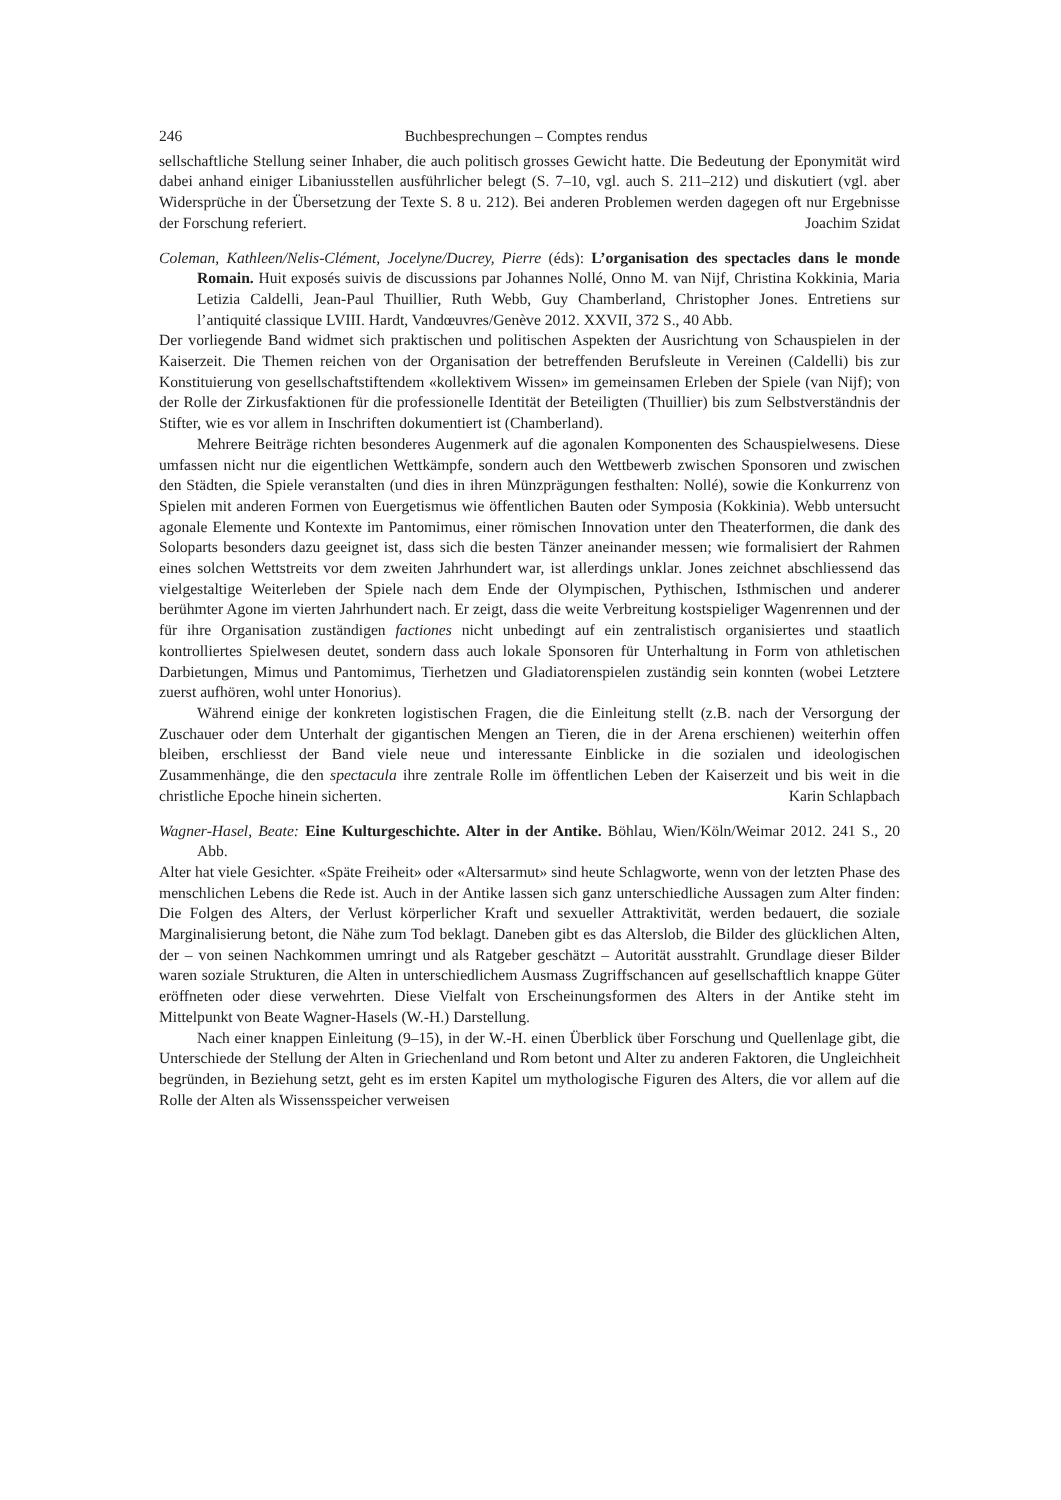246 Buchbesprechungen – Comptes rendus
sellschaftliche Stellung seiner Inhaber, die auch politisch grosses Gewicht hatte. Die Bedeutung der Eponymität wird dabei anhand einiger Libaniusstellen ausführlicher belegt (S. 7–10, vgl. auch S. 211–212) und diskutiert (vgl. aber Widersprüche in der Übersetzung der Texte S. 8 u. 212). Bei anderen Problemen werden dagegen oft nur Ergebnisse der Forschung referiert. Joachim Szidat
Coleman, Kathleen/Nelis-Clément, Jocelyne/Ducrey, Pierre (éds): L’organisation des spectacles dans le monde Romain. Huit exposés suivis de discussions par Johannes Nollé, Onno M. van Nijf, Christina Kokkinia, Maria Letizia Caldelli, Jean-Paul Thuillier, Ruth Webb, Guy Chamberland, Christopher Jones. Entretiens sur l’antiquité classique LVIII. Hardt, Vandœuvres/Genève 2012. XXVII, 372 S., 40 Abb.
Der vorliegende Band widmet sich praktischen und politischen Aspekten der Ausrichtung von Schauspielen in der Kaiserzeit. Die Themen reichen von der Organisation der betreffenden Berufsleute in Vereinen (Caldelli) bis zur Konstituierung von gesellschaftstiftendem «kollektivem Wissen» im gemeinsamen Erleben der Spiele (van Nijf); von der Rolle der Zirkusfaktionen für die professionelle Identität der Beteiligten (Thuillier) bis zum Selbstverständnis der Stifter, wie es vor allem in Inschriften dokumentiert ist (Chamberland).
Mehrere Beiträge richten besonderes Augenmerk auf die agonalen Komponenten des Schauspielwesens. Diese umfassen nicht nur die eigentlichen Wettkämpfe, sondern auch den Wettbewerb zwischen Sponsoren und zwischen den Städten, die Spiele veranstalten (und dies in ihren Münzprägungen festhalten: Nollé), sowie die Konkurrenz von Spielen mit anderen Formen von Euergetismus wie öffentlichen Bauten oder Symposia (Kokkinia). Webb untersucht agonale Elemente und Kontexte im Pantomimus, einer römischen Innovation unter den Theaterformen, die dank des Soloparts besonders dazu geeignet ist, dass sich die besten Tänzer aneinander messen; wie formalisiert der Rahmen eines solchen Wettstreits vor dem zweiten Jahrhundert war, ist allerdings unklar. Jones zeichnet abschliessend das vielgestaltige Weiterleben der Spiele nach dem Ende der Olympischen, Pythischen, Isthmischen und anderer berühmter Agone im vierten Jahrhundert nach. Er zeigt, dass die weite Verbreitung kostspieliger Wagenrennen und der für ihre Organisation zuständigen factiones nicht unbedingt auf ein zentralistisch organisiertes und staatlich kontrolliertes Spielwesen deutet, sondern dass auch lokale Sponsoren für Unterhaltung in Form von athletischen Darbietungen, Mimus und Pantomimus, Tierhetzen und Gladiatorenspielen zuständig sein konnten (wobei Letztere zuerst aufhören, wohl unter Honorius).
Während einige der konkreten logistischen Fragen, die die Einleitung stellt (z.B. nach der Versorgung der Zuschauer oder dem Unterhalt der gigantischen Mengen an Tieren, die in der Arena erschienen) weiterhin offen bleiben, erschliesst der Band viele neue und interessante Einblicke in die sozialen und ideologischen Zusammenhänge, die den spectacula ihre zentrale Rolle im öffentlichen Leben der Kaiserzeit und bis weit in die christliche Epoche hinein sicherten. Karin Schlapbach
Wagner-Hasel, Beate: Eine Kulturgeschichte. Alter in der Antike. Böhlau, Wien/Köln/Weimar 2012. 241 S., 20 Abb.
Alter hat viele Gesichter. «Späte Freiheit» oder «Altersarmut» sind heute Schlagworte, wenn von der letzten Phase des menschlichen Lebens die Rede ist. Auch in der Antike lassen sich ganz unterschiedliche Aussagen zum Alter finden: Die Folgen des Alters, der Verlust körperlicher Kraft und sexueller Attraktivität, werden bedauert, die soziale Marginalisierung betont, die Nähe zum Tod beklagt. Daneben gibt es das Alterslob, die Bilder des glücklichen Alten, der – von seinen Nachkommen umringt und als Ratgeber geschätzt – Autorität ausstrahlt. Grundlage dieser Bilder waren soziale Strukturen, die Alten in unterschiedlichem Ausmass Zugriffschancen auf gesellschaftlich knappe Güter eröffneten oder diese verwehrten. Diese Vielfalt von Erscheinungsformen des Alters in der Antike steht im Mittelpunkt von Beate Wagner-Hasels (W.-H.) Darstellung.
Nach einer knappen Einleitung (9–15), in der W.-H. einen Überblick über Forschung und Quellenlage gibt, die Unterschiede der Stellung der Alten in Griechenland und Rom betont und Alter zu anderen Faktoren, die Ungleichheit begründen, in Beziehung setzt, geht es im ersten Kapitel um mythologische Figuren des Alters, die vor allem auf die Rolle der Alten als Wissensspeicher verweisen